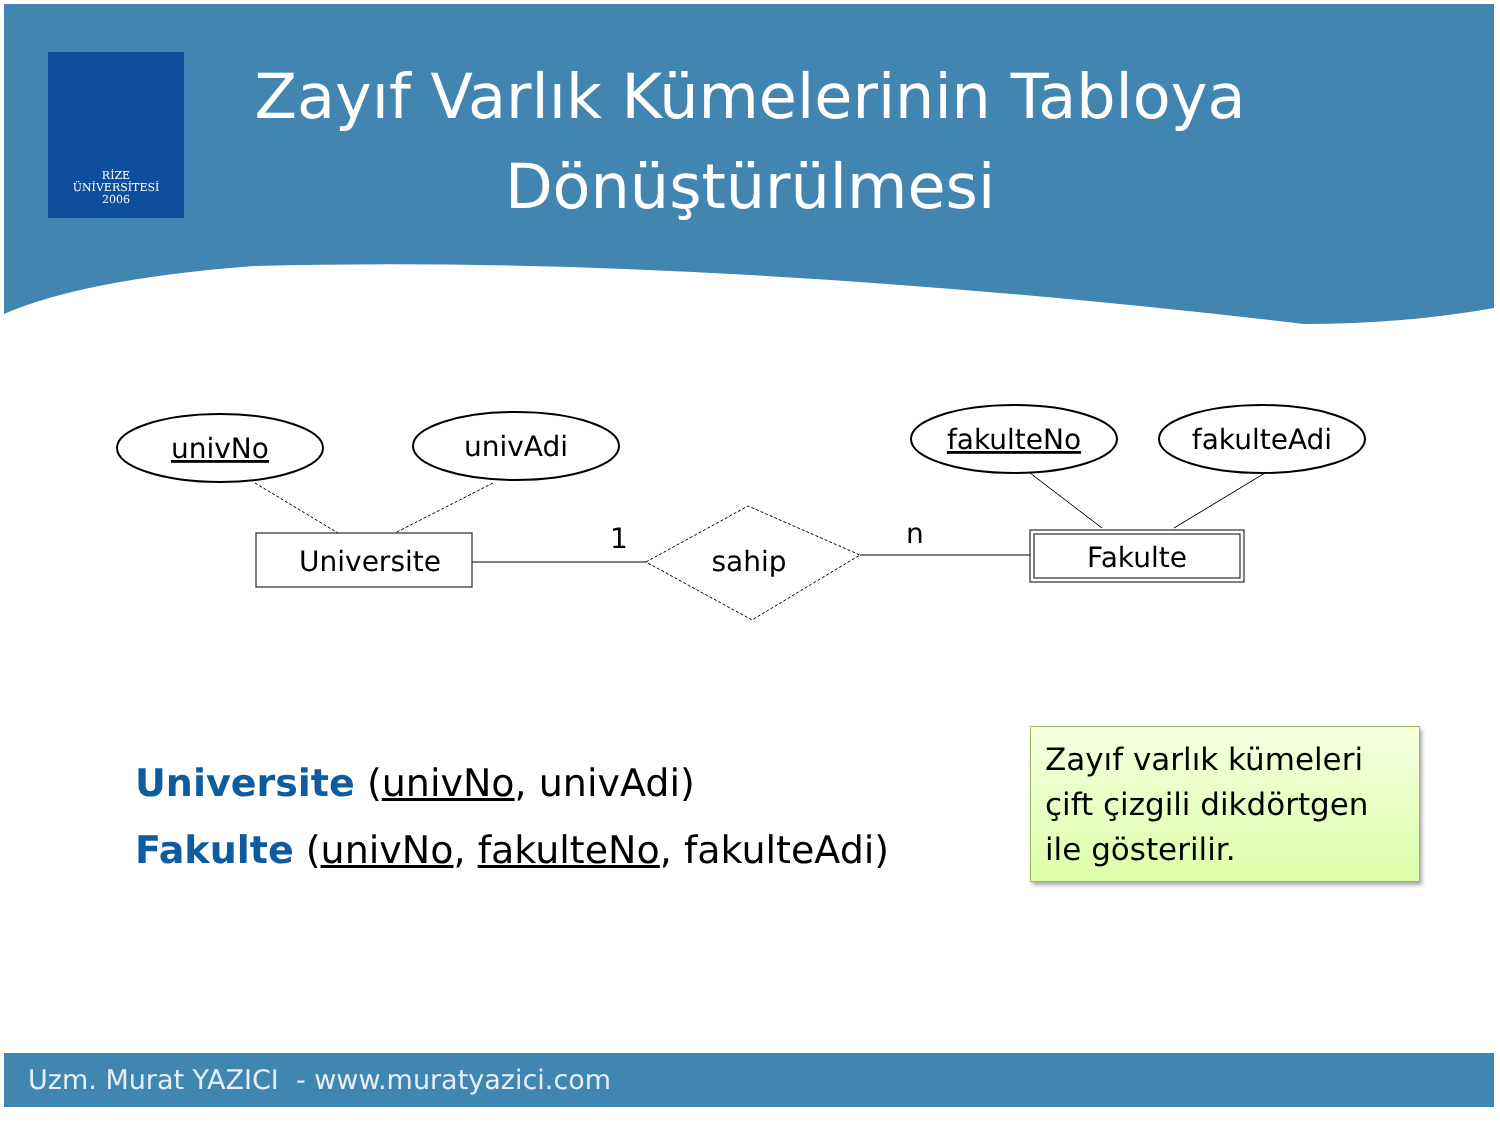RİZE
ÜNİVERSİTESİ
2006
Zayıf Varlık Kümelerinin Tabloya Dönüştürülmesi
univNo
univAdi
fakulteNo
fakulteAdi
Universite
1
sahip
n
Fakulte
Universite (univNo, univAdi)
Fakulte (univNo, fakulteNo, fakulteAdi)
Zayıf varlık kümeleri çift çizgili dikdörtgen ile gösterilir.
Uzm. Murat YAZICI - www.muratyazici.com